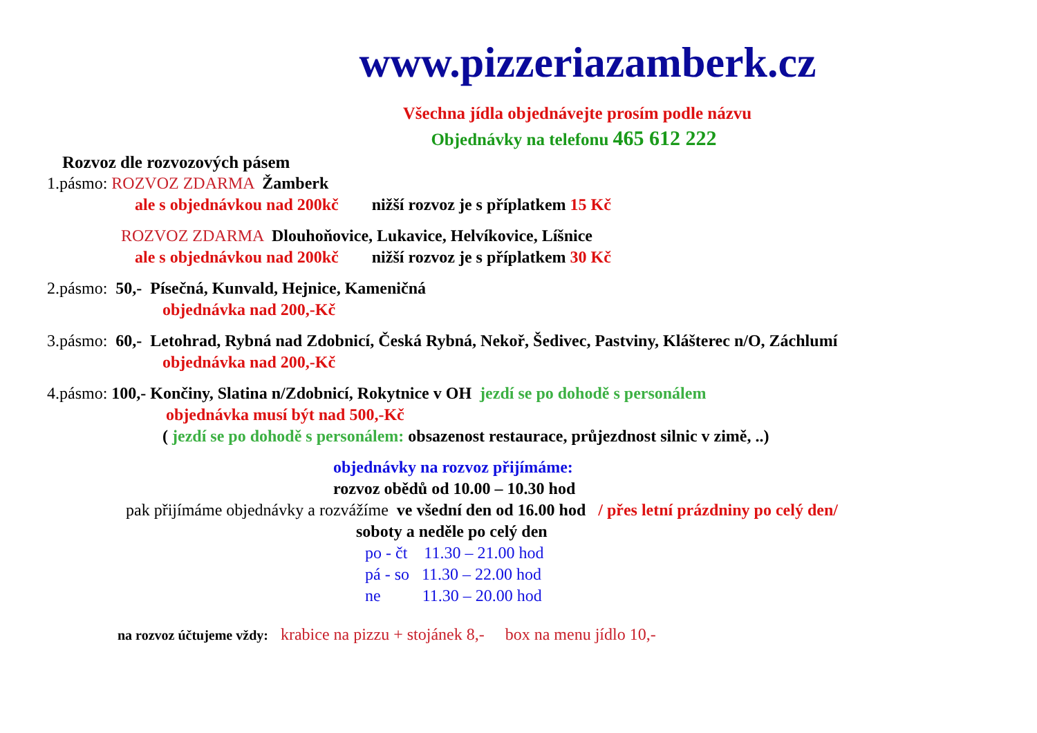www.pizzeriazamberk.cz
Všechna jídla objednávejte prosím podle názvu
Objednávky na telefonu 465 612 222
Rozvoz dle rozvozových pásem
1.pásmo: ROZVOZ ZDARMA Žamberk
ale s objednávkou nad 200kč nižší rozvoz je s příplatkem 15 Kč
ROZVOZ ZDARMA Dlouhoňovice, Lukavice, Helvíkovice, Líšnice
ale s objednávkou nad 200kč nižší rozvoz je s příplatkem 30 Kč
2.pásmo: 50,- Písečná, Kunvald, Hejnice, Kameničná
objednávka nad 200,-Kč
3.pásmo: 60,- Letohrad, Rybná nad Zdobnicí, Česká Rybná, Nekoř, Šedivec, Pastviny, Klášterec n/O, Záchlumí
objednávka nad 200,-Kč
4.pásmo: 100,- Končiny, Slatina n/Zdobnicí, Rokytnice v OH jezdí se po dohodě s personálem
objednávka musí být nad 500,-Kč
( jezdí se po dohodě s personálem: obsazenost restaurace, průjezdnost silnic v zimě, ..)
objednávky na rozvoz přijímáme:
rozvoz obědů od 10.00 – 10.30 hod
pak přijímáme objednávky a rozvážíme ve všední den od 16.00 hod / přes letní prázdniny po celý den/
soboty a neděle po celý den
po - čt 11.30 – 21.00 hod
pá - so 11.30 – 22.00 hod
ne 11.30 – 20.00 hod
na rozvoz účtujeme vždy: krabice na pizzu + stojánek 8,- box na menu jídlo 10,-